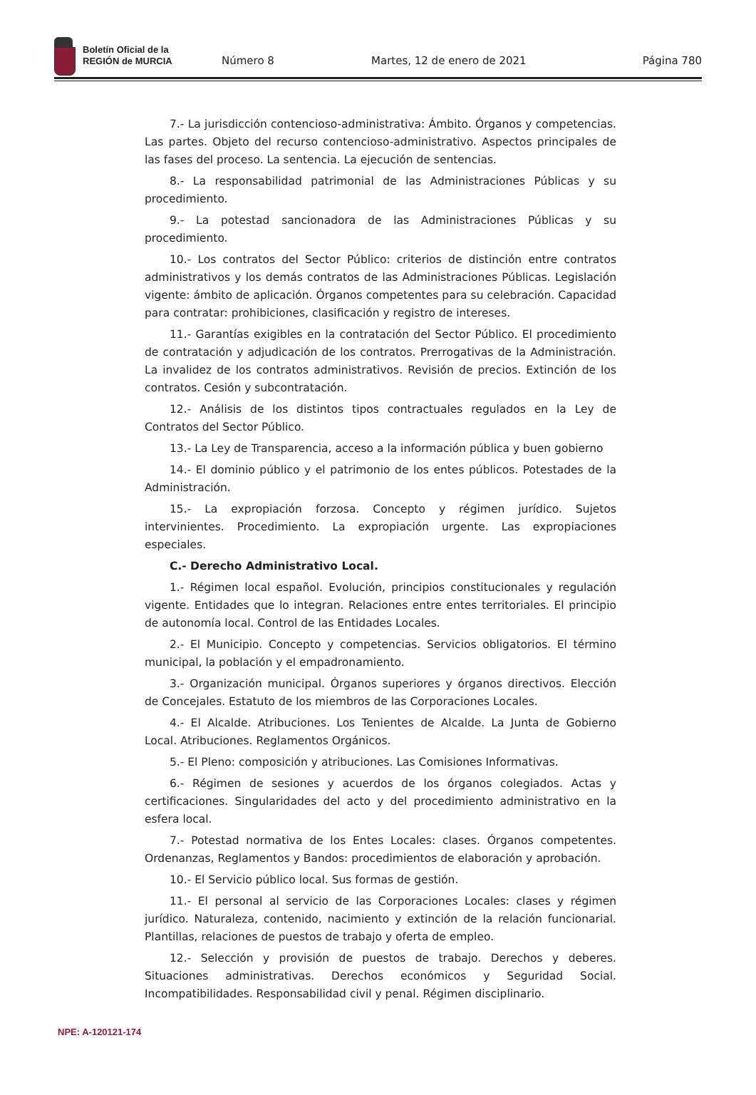Boletín Oficial de la
REGIÓN de MURCIA
Número 8
Martes, 12 de enero de 2021
Página 780
7.- La jurisdicción contencioso-administrativa: Ámbito. Órganos y competencias. Las partes. Objeto del recurso contencioso-administrativo. Aspectos principales de las fases del proceso. La sentencia. La ejecución de sentencias.
8.- La responsabilidad patrimonial de las Administraciones Públicas y su procedimiento.
9.- La potestad sancionadora de las Administraciones Públicas y su procedimiento.
10.- Los contratos del Sector Público: criterios de distinción entre contratos administrativos y los demás contratos de las Administraciones Públicas. Legislación vigente: ámbito de aplicación. Órganos competentes para su celebración. Capacidad para contratar: prohibiciones, clasificación y registro de intereses.
11.- Garantías exigibles en la contratación del Sector Público. El procedimiento de contratación y adjudicación de los contratos. Prerrogativas de la Administración. La invalidez de los contratos administrativos. Revisión de precios. Extinción de los contratos. Cesión y subcontratación.
12.- Análisis de los distintos tipos contractuales regulados en la Ley de Contratos del Sector Público.
13.- La Ley de Transparencia, acceso a la información pública y buen gobierno
14.- El dominio público y el patrimonio de los entes públicos. Potestades de la Administración.
15.- La expropiación forzosa. Concepto y régimen jurídico. Sujetos intervinientes. Procedimiento. La expropiación urgente. Las expropiaciones especiales.
C.- Derecho Administrativo Local.
1.- Régimen local español. Evolución, principios constitucionales y regulación vigente. Entidades que lo integran. Relaciones entre entes territoriales. El principio de autonomía local. Control de las Entidades Locales.
2.- El Municipio. Concepto y competencias. Servicios obligatorios. El término municipal, la población y el empadronamiento.
3.- Organización municipal. Órganos superiores y órganos directivos. Elección de Concejales. Estatuto de los miembros de las Corporaciones Locales.
4.- El Alcalde. Atribuciones. Los Tenientes de Alcalde. La Junta de Gobierno Local. Atribuciones. Reglamentos Orgánicos.
5.- El Pleno: composición y atribuciones. Las Comisiones Informativas.
6.- Régimen de sesiones y acuerdos de los órganos colegiados. Actas y certificaciones. Singularidades del acto y del procedimiento administrativo en la esfera local.
7.- Potestad normativa de los Entes Locales: clases. Órganos competentes. Ordenanzas, Reglamentos y Bandos: procedimientos de elaboración y aprobación.
10.- El Servicio público local. Sus formas de gestión.
11.- El personal al servicio de las Corporaciones Locales: clases y régimen jurídico. Naturaleza, contenido, nacimiento y extinción de la relación funcionarial. Plantillas, relaciones de puestos de trabajo y oferta de empleo.
12.- Selección y provisión de puestos de trabajo. Derechos y deberes. Situaciones administrativas. Derechos económicos y Seguridad Social. Incompatibilidades. Responsabilidad civil y penal. Régimen disciplinario.
NPE: A-120121-174